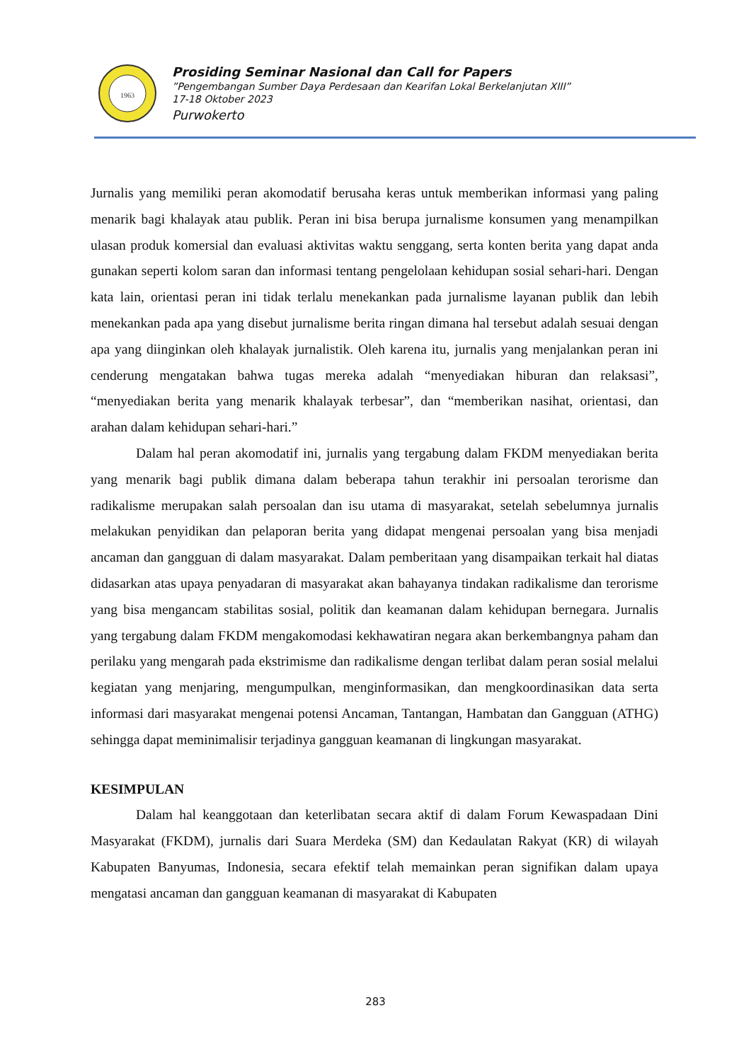1963
Prosiding Seminar Nasional dan Call for Papers
”Pengembangan Sumber Daya Perdesaan dan Kearifan Lokal Berkelanjutan XIII”
17-18 Oktober 2023
Purwokerto
Jurnalis yang memiliki peran akomodatif berusaha keras untuk memberikan informasi yang paling menarik bagi khalayak atau publik. Peran ini bisa berupa jurnalisme konsumen yang menampilkan ulasan produk komersial dan evaluasi aktivitas waktu senggang, serta konten berita yang dapat anda gunakan seperti kolom saran dan informasi tentang pengelolaan kehidupan sosial sehari-hari. Dengan kata lain, orientasi peran ini tidak terlalu menekankan pada jurnalisme layanan publik dan lebih menekankan pada apa yang disebut jurnalisme berita ringan dimana hal tersebut adalah sesuai dengan apa yang diinginkan oleh khalayak jurnalistik. Oleh karena itu, jurnalis yang menjalankan peran ini cenderung mengatakan bahwa tugas mereka adalah “menyediakan hiburan dan relaksasi”, “menyediakan berita yang menarik khalayak terbesar”, dan “memberikan nasihat, orientasi, dan arahan dalam kehidupan sehari-hari.”
Dalam hal peran akomodatif ini, jurnalis yang tergabung dalam FKDM menyediakan berita yang menarik bagi publik dimana dalam beberapa tahun terakhir ini persoalan terorisme dan radikalisme merupakan salah persoalan dan isu utama di masyarakat, setelah sebelumnya jurnalis melakukan penyidikan dan pelaporan berita yang didapat mengenai persoalan yang bisa menjadi ancaman dan gangguan di dalam masyarakat. Dalam pemberitaan yang disampaikan terkait hal diatas didasarkan atas upaya penyadaran di masyarakat akan bahayanya tindakan radikalisme dan terorisme yang bisa mengancam stabilitas sosial, politik dan keamanan dalam kehidupan bernegara. Jurnalis yang tergabung dalam FKDM mengakomodasi kekhawatiran negara akan berkembangnya paham dan perilaku yang mengarah pada ekstrimisme dan radikalisme dengan terlibat dalam peran sosial melalui kegiatan yang menjaring, mengumpulkan, menginformasikan, dan mengkoordinasikan data serta informasi dari masyarakat mengenai potensi Ancaman, Tantangan, Hambatan dan Gangguan (ATHG) sehingga dapat meminimalisir terjadinya gangguan keamanan di lingkungan masyarakat.
KESIMPULAN
Dalam hal keanggotaan dan keterlibatan secara aktif di dalam Forum Kewaspadaan Dini Masyarakat (FKDM), jurnalis dari Suara Merdeka (SM) dan Kedaulatan Rakyat (KR) di wilayah Kabupaten Banyumas, Indonesia, secara efektif telah memainkan peran signifikan dalam upaya mengatasi ancaman dan gangguan keamanan di masyarakat di Kabupaten
283